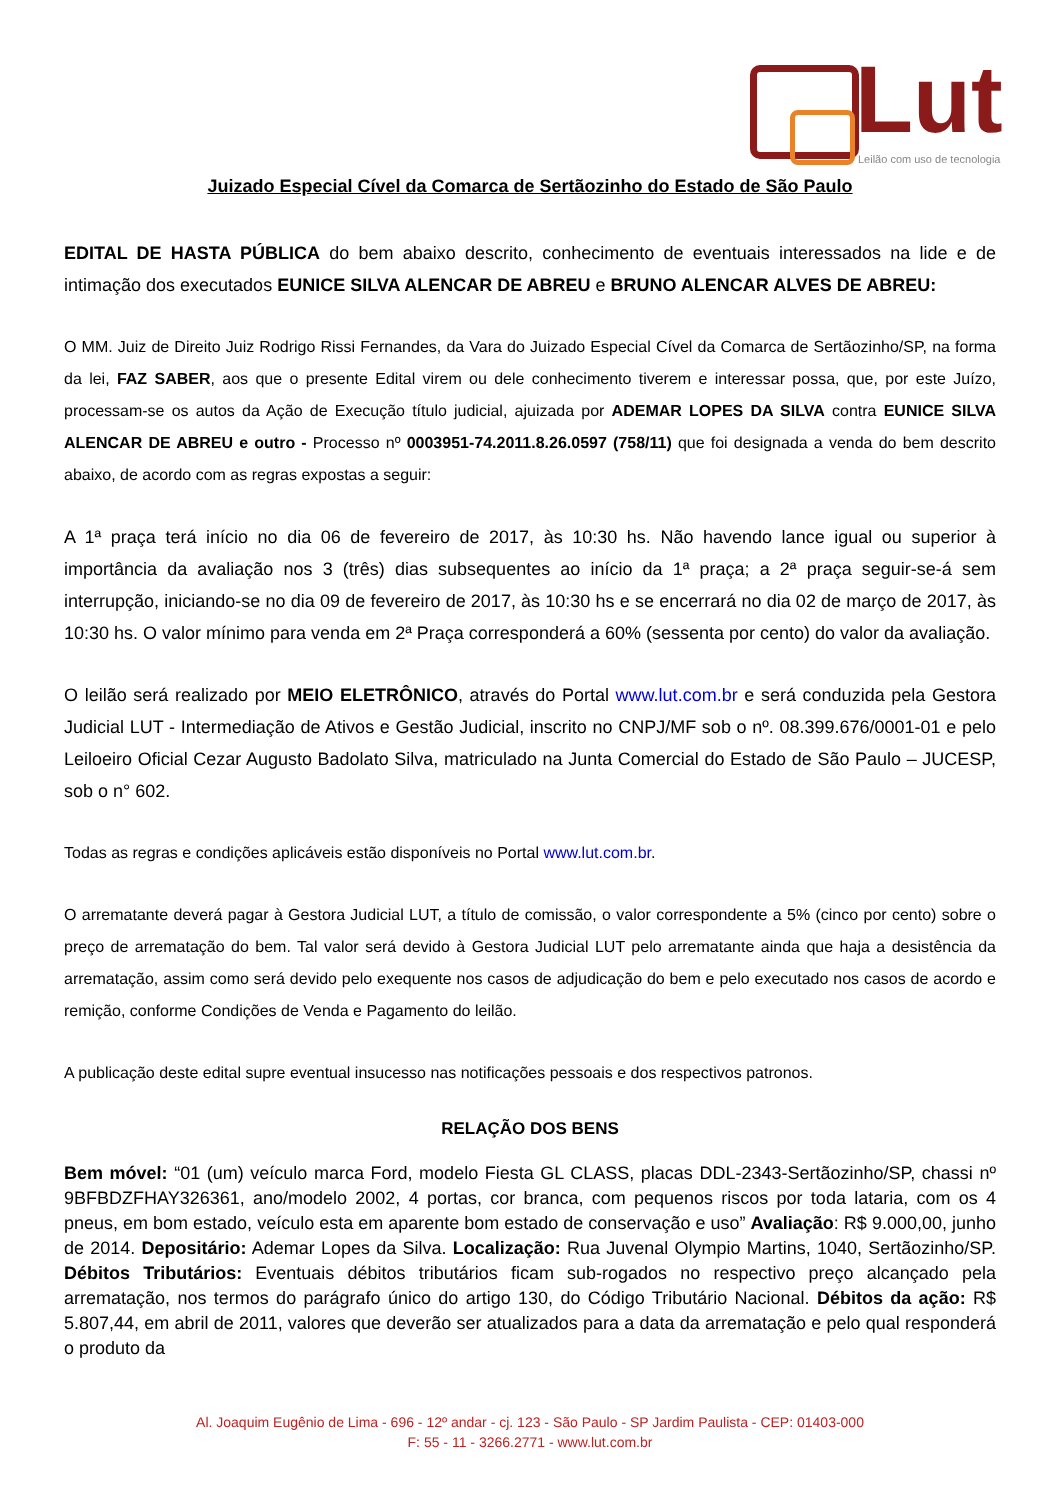Lut
Leilão com uso de tecnologia
Juizado Especial Cível da Comarca de Sertãozinho do Estado de São Paulo
EDITAL DE HASTA PÚBLICA do bem abaixo descrito, conhecimento de eventuais interessados na lide e de intimação dos executados EUNICE SILVA ALENCAR DE ABREU e BRUNO ALENCAR ALVES DE ABREU:
O MM. Juiz de Direito Juiz Rodrigo Rissi Fernandes, da Vara do Juizado Especial Cível da Comarca de Sertãozinho/SP, na forma da lei, FAZ SABER, aos que o presente Edital virem ou dele conhecimento tiverem e interessar possa, que, por este Juízo, processam-se os autos da Ação de Execução título judicial, ajuizada por ADEMAR LOPES DA SILVA contra EUNICE SILVA ALENCAR DE ABREU e outro - Processo nº 0003951-74.2011.8.26.0597 (758/11) que foi designada a venda do bem descrito abaixo, de acordo com as regras expostas a seguir:
A 1ª praça terá início no dia 06 de fevereiro de 2017, às 10:30 hs. Não havendo lance igual ou superior à importância da avaliação nos 3 (três) dias subsequentes ao início da 1ª praça; a 2ª praça seguir-se-á sem interrupção, iniciando-se no dia 09 de fevereiro de 2017, às 10:30 hs e se encerrará no dia 02 de março de 2017, às 10:30 hs. O valor mínimo para venda em 2ª Praça corresponderá a 60% (sessenta por cento) do valor da avaliação.
O leilão será realizado por MEIO ELETRÔNICO, através do Portal www.lut.com.br e será conduzida pela Gestora Judicial LUT - Intermediação de Ativos e Gestão Judicial, inscrito no CNPJ/MF sob o nº. 08.399.676/0001-01 e pelo Leiloeiro Oficial Cezar Augusto Badolato Silva, matriculado na Junta Comercial do Estado de São Paulo – JUCESP, sob o n° 602.
Todas as regras e condições aplicáveis estão disponíveis no Portal www.lut.com.br.
O arrematante deverá pagar à Gestora Judicial LUT, a título de comissão, o valor correspondente a 5% (cinco por cento) sobre o preço de arrematação do bem. Tal valor será devido à Gestora Judicial LUT pelo arrematante ainda que haja a desistência da arrematação, assim como será devido pelo exequente nos casos de adjudicação do bem e pelo executado nos casos de acordo e remição, conforme Condições de Venda e Pagamento do leilão.
A publicação deste edital supre eventual insucesso nas notificações pessoais e dos respectivos patronos.
RELAÇÃO DOS BENS
Bem móvel: “01 (um) veículo marca Ford, modelo Fiesta GL CLASS, placas DDL-2343-Sertãozinho/SP, chassi nº 9BFBDZFHAY326361, ano/modelo 2002, 4 portas, cor branca, com pequenos riscos por toda lataria, com os 4 pneus, em bom estado, veículo esta em aparente bom estado de conservação e uso” Avaliação: R$ 9.000,00, junho de 2014. Depositário: Ademar Lopes da Silva. Localização: Rua Juvenal Olympio Martins, 1040, Sertãozinho/SP. Débitos Tributários: Eventuais débitos tributários ficam sub-rogados no respectivo preço alcançado pela arrematação, nos termos do parágrafo único do artigo 130, do Código Tributário Nacional. Débitos da ação: R$ 5.807,44, em abril de 2011, valores que deverão ser atualizados para a data da arrematação e pelo qual responderá o produto da
Al. Joaquim Eugênio de Lima - 696 - 12º andar - cj. 123 - São Paulo - SP Jardim Paulista - CEP: 01403-000
F: 55 - 11 - 3266.2771 - www.lut.com.br